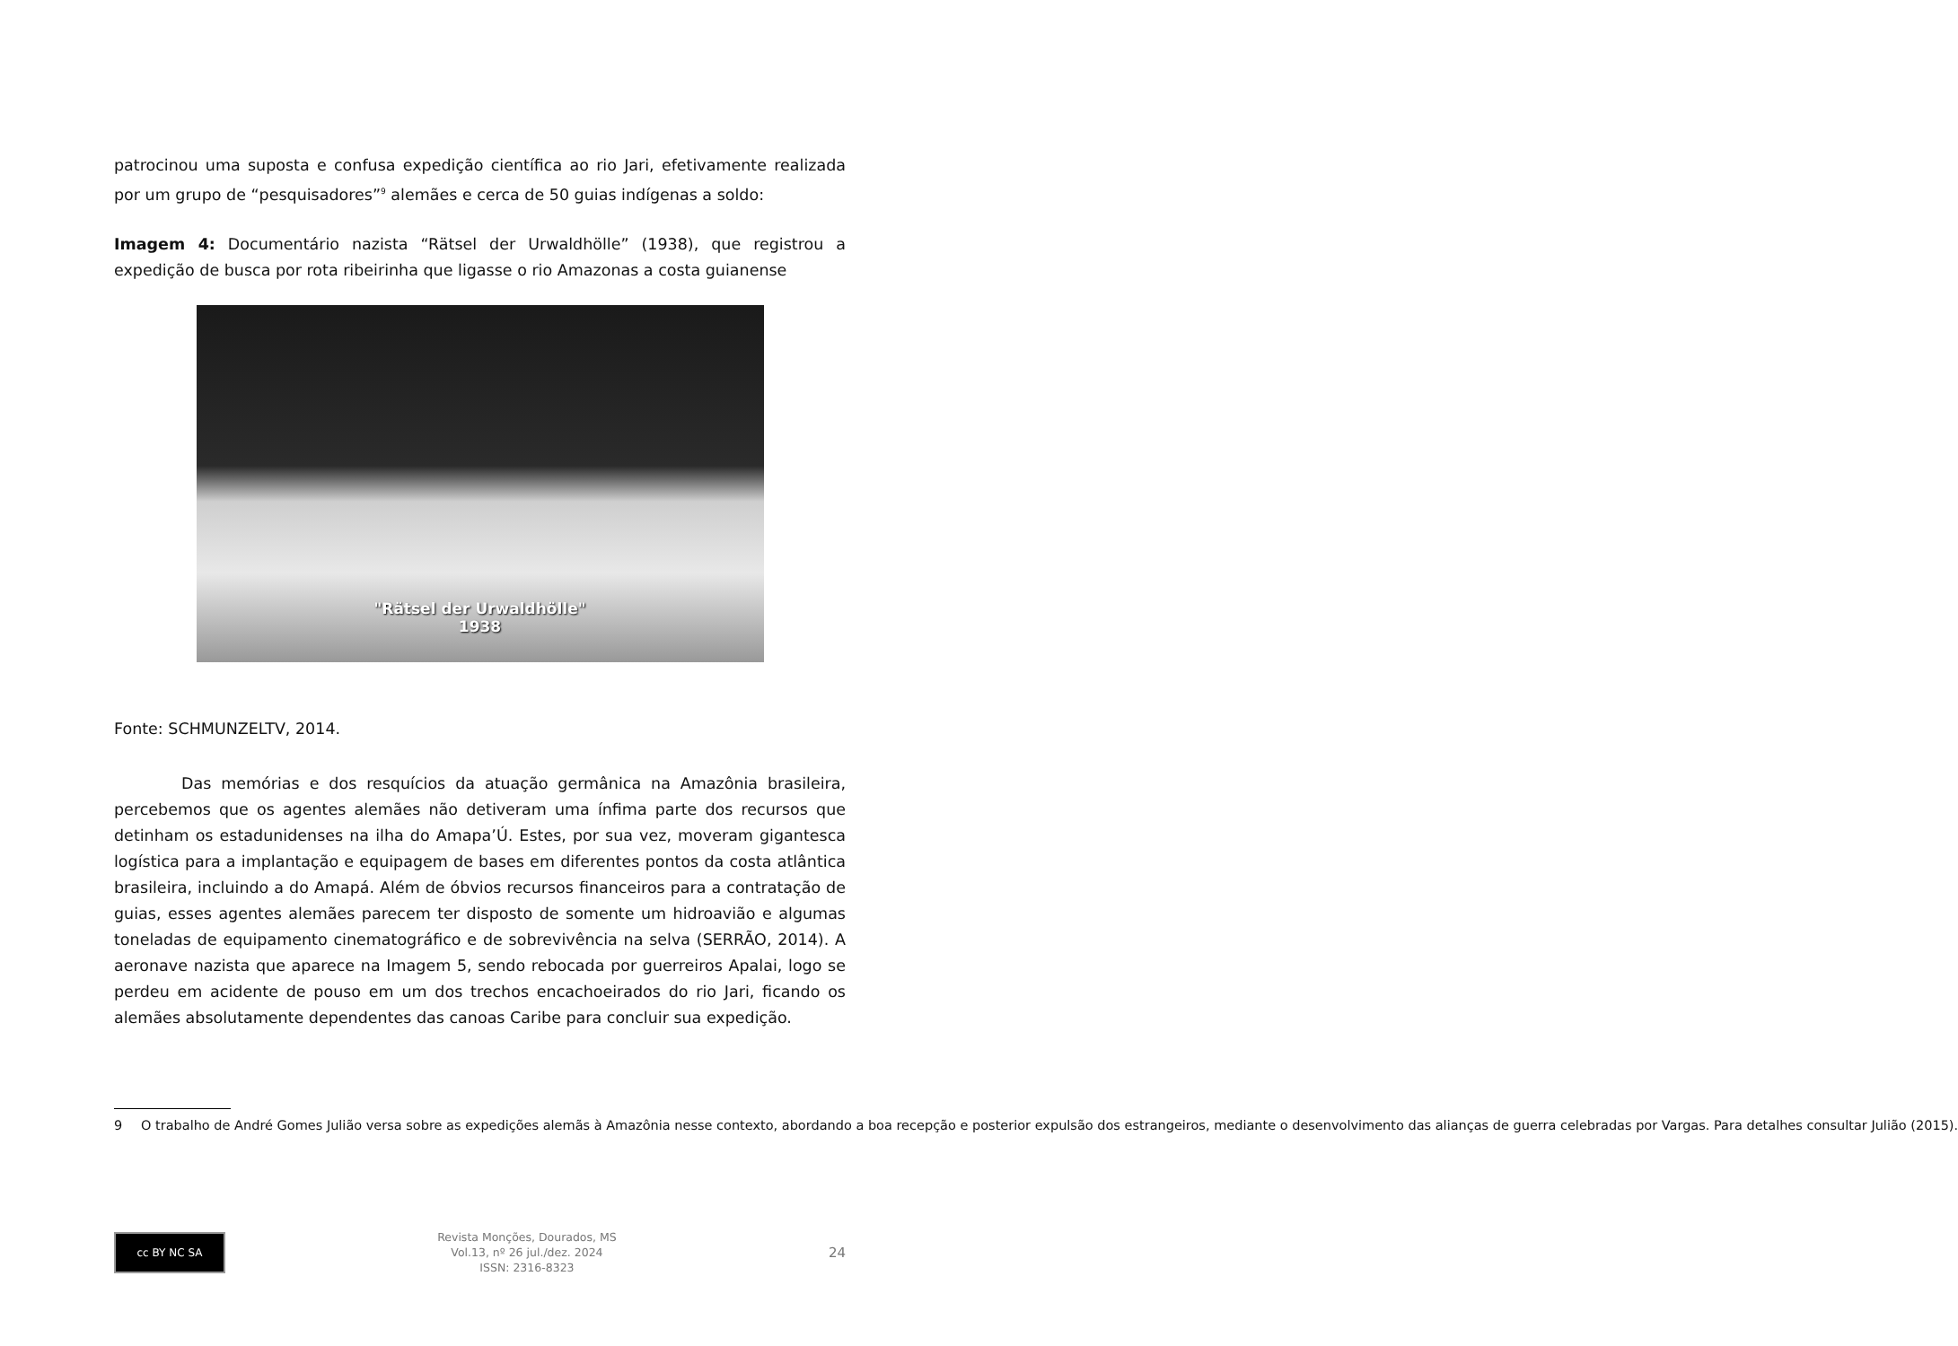patrocinou uma suposta e confusa expedição científica ao rio Jari, efetivamente realizada por um grupo de “pesquisadores”<sup>9</sup> alemães e cerca de 50 guias indígenas a soldo:
Imagem 4: Documentário nazista “Rätsel der Urwaldhölle” (1938), que registrou a expedição de busca por rota ribeirinha que ligasse o rio Amazonas a costa guianense
"Rätsel der Urwaldhölle"
1938
Fonte: SCHMUNZELTV, 2014.
Das memórias e dos resquícios da atuação germânica na Amazônia brasileira, percebemos que os agentes alemães não detiveram uma ínfima parte dos recursos que detinham os estadunidenses na ilha do Amapa’Ú. Estes, por sua vez, moveram gigantesca logística para a implantação e equipagem de bases em diferentes pontos da costa atlântica brasileira, incluindo a do Amapá. Além de óbvios recursos financeiros para a contratação de guias, esses agentes alemães parecem ter disposto de somente um hidroavião e algumas toneladas de equipamento cinematográfico e de sobrevivência na selva (SERRÃO, 2014). A aeronave nazista que aparece na Imagem 5, sendo rebocada por guerreiros Apalai, logo se perdeu em acidente de pouso em um dos trechos encachoeirados do rio Jari, ficando os alemães absolutamente dependentes das canoas Caribe para concluir sua expedição.
9 O trabalho de André Gomes Julião versa sobre as expedições alemãs à Amazônia nesse contexto, abordando a boa recepção e posterior expulsão dos estrangeiros, mediante o desenvolvimento das alianças de guerra celebradas por Vargas. Para detalhes consultar Julião (2015).
cc BY NC SA
Revista Monções, Dourados, MS
Vol.13, nº 26 jul./dez. 2024
ISSN: 2316-8323
24